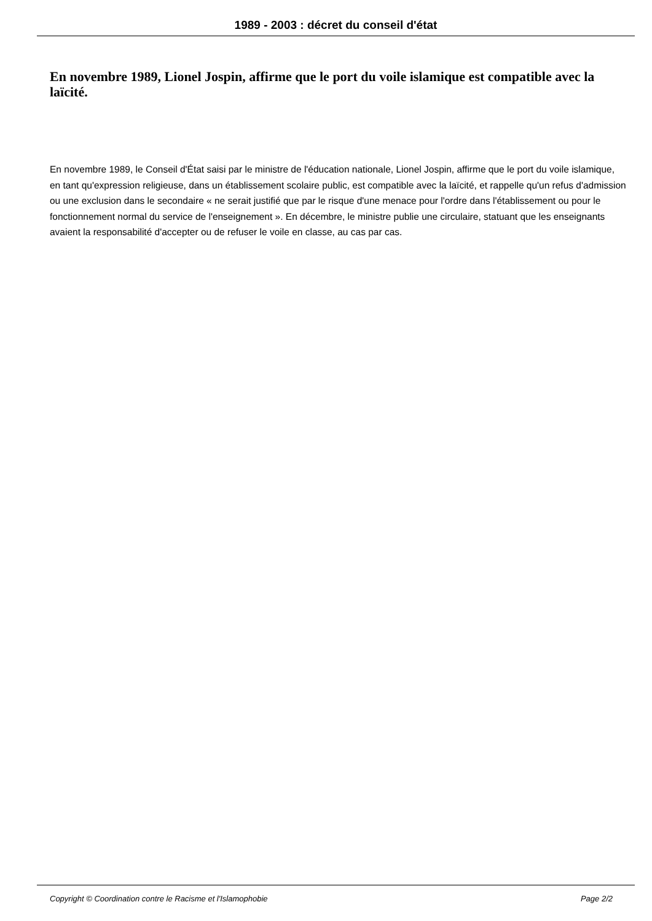1989 - 2003 : décret du conseil d'état
En novembre 1989, Lionel Jospin, affirme que le port du voile islamique est compatible avec la laïcité.
En novembre 1989, le Conseil d'État saisi par le ministre de l'éducation nationale, Lionel Jospin, affirme que le port du voile islamique, en tant qu'expression religieuse, dans un établissement scolaire public, est compatible avec la laïcité, et rappelle qu'un refus d'admission ou une exclusion dans le secondaire « ne serait justifié que par le risque d'une menace pour l'ordre dans l'établissement ou pour le fonctionnement normal du service de l'enseignement ». En décembre, le ministre publie une circulaire, statuant que les enseignants avaient la responsabilité d'accepter ou de refuser le voile en classe, au cas par cas.
Copyright © Coordination contre le Racisme et l'Islamophobie Page 2/2